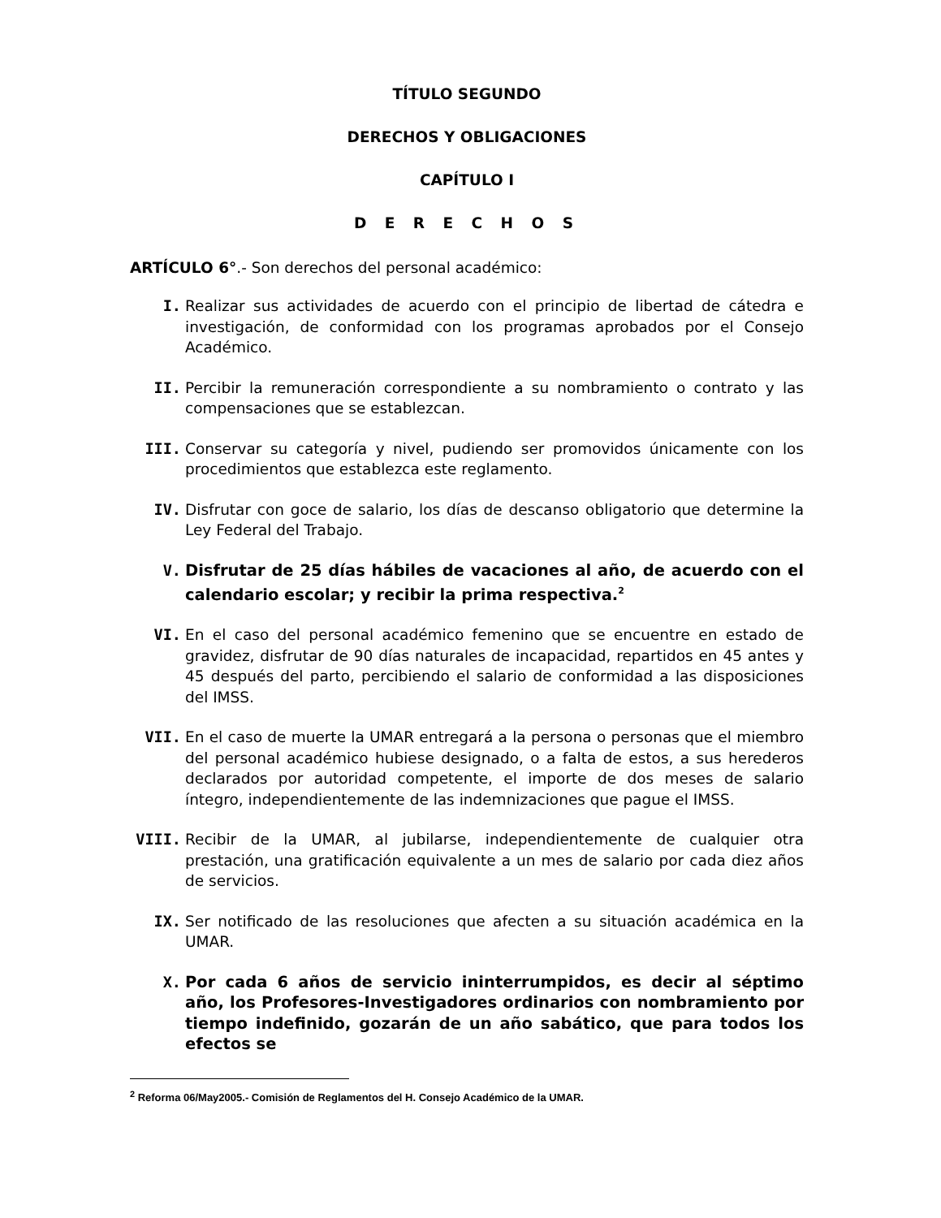TÍTULO SEGUNDO
DERECHOS Y OBLIGACIONES
CAPÍTULO I
D E R E C H O S
ARTÍCULO 6°.- Son derechos del personal académico:
I. Realizar sus actividades de acuerdo con el principio de libertad de cátedra e investigación, de conformidad con los programas aprobados por el Consejo Académico.
II. Percibir la remuneración correspondiente a su nombramiento o contrato y las compensaciones que se establezcan.
III. Conservar su categoría y nivel, pudiendo ser promovidos únicamente con los procedimientos que establezca este reglamento.
IV. Disfrutar con goce de salario, los días de descanso obligatorio que determine la Ley Federal del Trabajo.
V. Disfrutar de 25 días hábiles de vacaciones al año, de acuerdo con el calendario escolar; y recibir la prima respectiva.<sup>2</sup>
VI. En el caso del personal académico femenino que se encuentre en estado de gravidez, disfrutar de 90 días naturales de incapacidad, repartidos en 45 antes y 45 después del parto, percibiendo el salario de conformidad a las disposiciones del IMSS.
VII. En el caso de muerte la UMAR entregará a la persona o personas que el miembro del personal académico hubiese designado, o a falta de estos, a sus herederos declarados por autoridad competente, el importe de dos meses de salario íntegro, independientemente de las indemnizaciones que pague el IMSS.
VIII. Recibir de la UMAR, al jubilarse, independientemente de cualquier otra prestación, una gratificación equivalente a un mes de salario por cada diez años de servicios.
IX. Ser notificado de las resoluciones que afecten a su situación académica en la UMAR.
X. Por cada 6 años de servicio ininterrumpidos, es decir al séptimo año, los Profesores-Investigadores ordinarios con nombramiento por tiempo indefinido, gozarán de un año sabático, que para todos los efectos se
<sup>2</sup> Reforma 06/May2005.- Comisión de Reglamentos del H. Consejo Académico de la UMAR.